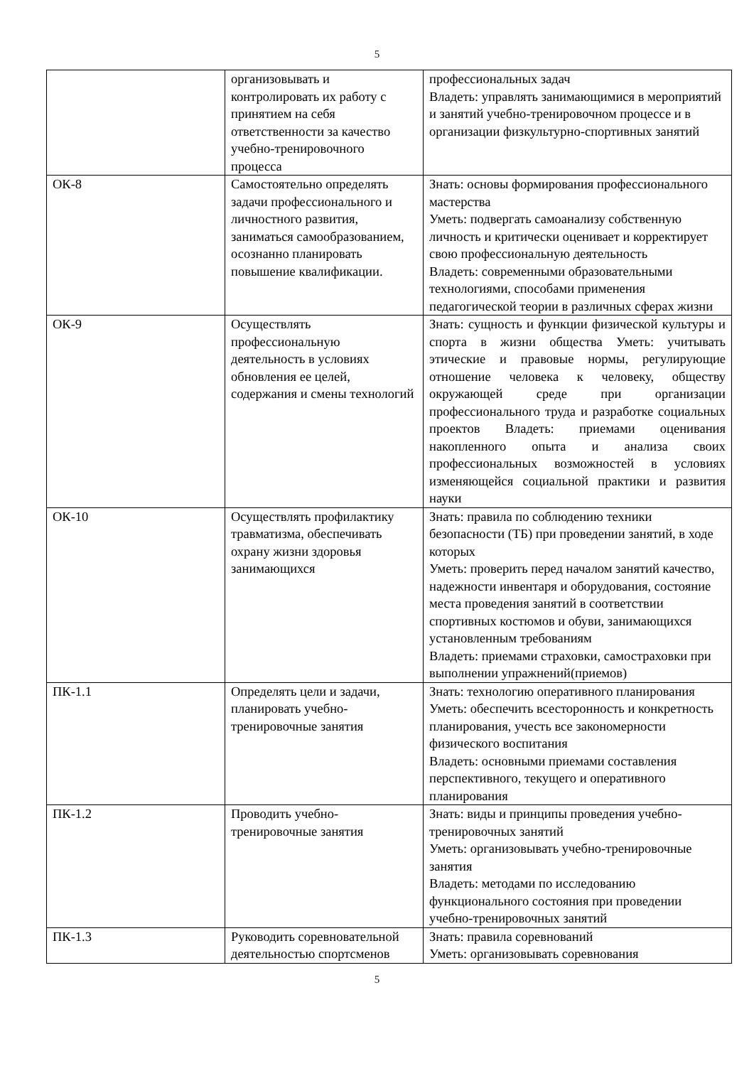5
| | организовывать и контролировать их работу с принятием на себя ответственности за качество учебно-тренировочного процесса | профессиональных задач Владеть: управлять занимающимися в мероприятий и занятий учебно-тренировочном процессе и в организации физкультурно-спортивных занятий |
| ОК-8 | Самостоятельно определять задачи профессионального и личностного развития, заниматься самообразованием, осознанно планировать повышение квалификации. | Знать: основы формирования профессионального мастерства Уметь: подвергать самоанализу собственную личность и критически оценивает и корректирует свою профессиональную деятельность Владеть: современными образовательными технологиями, способами применения педагогической теории в различных сферах жизни |
| ОК-9 | Осуществлять профессиональную деятельность в условиях обновления ее целей, содержания и смены технологий | Знать: сущность и функции физической культуры и спорта в жизни общества Уметь: учитывать этические и правовые нормы, регулирующие отношение человека к человеку, обществу окружающей среде при организации профессионального труда и разработке социальных проектов Владеть: приемами оценивания накопленного опыта и анализа своих профессиональных возможностей в условиях изменяющейся социальной практики и развития науки |
| ОК-10 | Осуществлять профилактику травматизма, обеспечивать охрану жизни здоровья занимающихся | Знать: правила по соблюдению техники безопасности (ТБ) при проведении занятий, в ходе которых Уметь: проверить перед началом занятий качество, надежности инвентаря и оборудования, состояние места проведения занятий в соответствии спортивных костюмов и обуви, занимающихся установленным требованиям Владеть: приемами страховки, самостраховки при выполнении упражнений(приемов) |
| ПК-1.1 | Определять цели и задачи, планировать учебно-тренировочные занятия | Знать: технологию оперативного планирования Уметь: обеспечить всесторонность и конкретность планирования, учесть все закономерности физического воспитания Владеть: основными приемами составления перспективного, текущего и оперативного планирования |
| ПК-1.2 | Проводить учебно-тренировочные занятия | Знать: виды и принципы проведения учебно-тренировочных занятий Уметь: организовывать учебно-тренировочные занятия Владеть: методами по исследованию функционального состояния при проведении учебно-тренировочных занятий |
| ПК-1.3 | Руководить соревновательной деятельностью спортсменов | Знать: правила соревнований Уметь: организовывать соревнования |
5